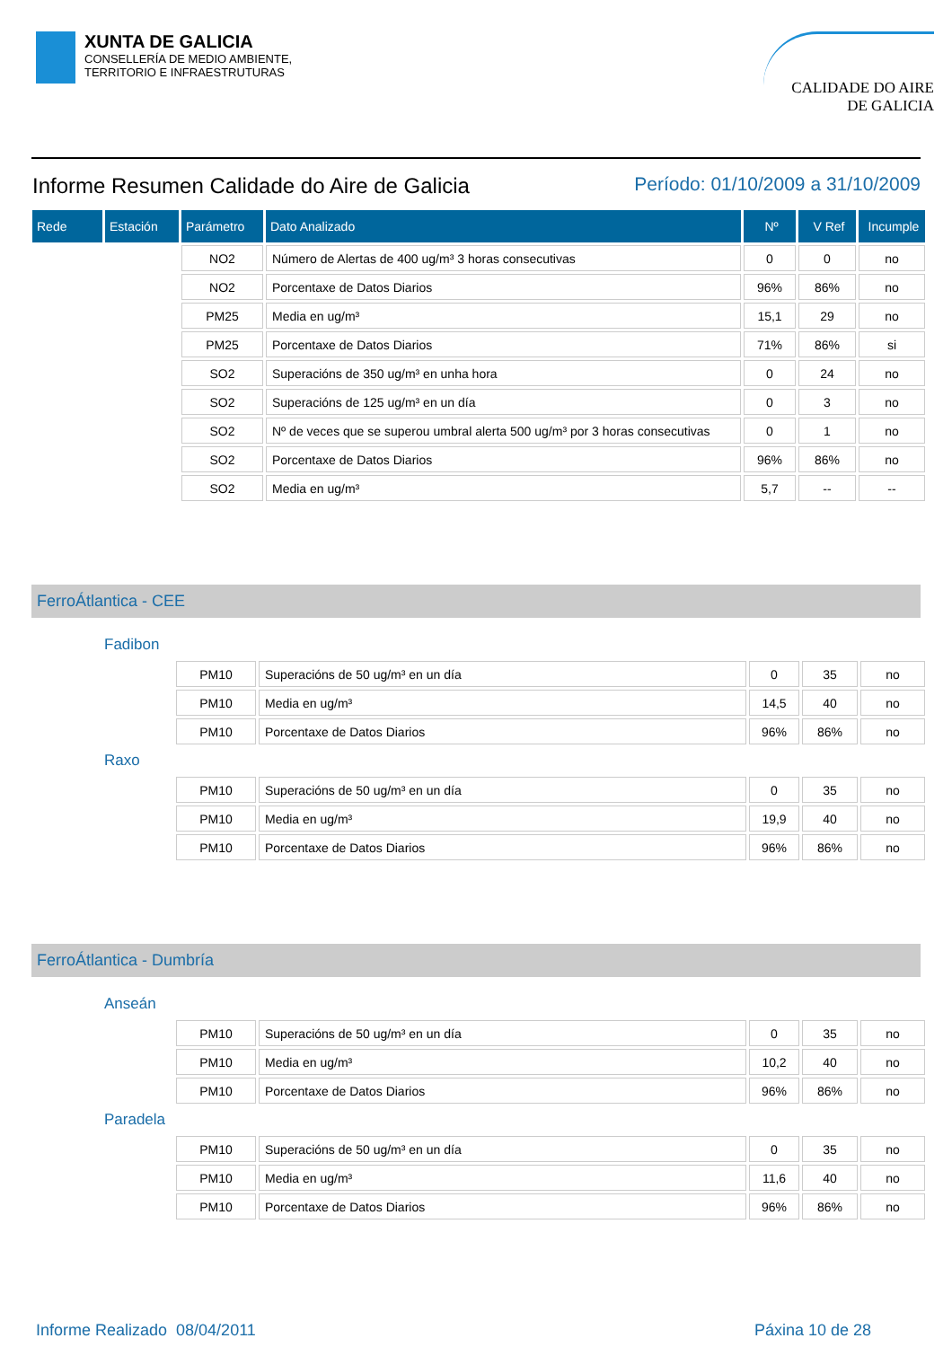XUNTA DE GALICIA
CONSELLERÍA DE MEDIO AMBIENTE,
TERRITORIO E INFRAESTRUTURAS
CALIDADE DO AIRE
DE GALICIA
Informe Resumen Calidade do Aire de Galicia
Período: 01/10/2009 a 31/10/2009
| Rede | Estación | Parámetro | Dato Analizado | Nº | V Ref | Incumple |
| --- | --- | --- | --- | --- | --- | --- |
| | | NO2 | Número de Alertas de 400 ug/m³ 3 horas consecutivas | 0 | 0 | no |
| | | NO2 | Porcentaxe de Datos Diarios | 96% | 86% | no |
| | | PM25 | Media en ug/m³ | 15,1 | 29 | no |
| | | PM25 | Porcentaxe de Datos Diarios | 71% | 86% | si |
| | | SO2 | Superacións de 350 ug/m³ en unha hora | 0 | 24 | no |
| | | SO2 | Superacións de 125 ug/m³ en un día | 0 | 3 | no |
| | | SO2 | Nº de veces que se superou umbral alerta 500 ug/m³ por 3 horas consecutivas | 0 | 1 | no |
| | | SO2 | Porcentaxe de Datos Diarios | 96% | 86% | no |
| | | SO2 | Media en ug/m³ | 5,7 | -- | -- |
FerroÁtlantica - CEE
Fadibon
| | PM10 | Superacións de 50 ug/m³ en un día | 0 | 35 | no |
| | PM10 | Media en ug/m³ | 14,5 | 40 | no |
| | PM10 | Porcentaxe de Datos Diarios | 96% | 86% | no |
Raxo
| | PM10 | Superacións de 50 ug/m³ en un día | 0 | 35 | no |
| | PM10 | Media en ug/m³ | 19,9 | 40 | no |
| | PM10 | Porcentaxe de Datos Diarios | 96% | 86% | no |
FerroÁtlantica - Dumbría
Anseán
| | PM10 | Superacións de 50 ug/m³ en un día | 0 | 35 | no |
| | PM10 | Media en ug/m³ | 10,2 | 40 | no |
| | PM10 | Porcentaxe de Datos Diarios | 96% | 86% | no |
Paradela
| | PM10 | Superacións de 50 ug/m³ en un día | 0 | 35 | no |
| | PM10 | Media en ug/m³ | 11,6 | 40 | no |
| | PM10 | Porcentaxe de Datos Diarios | 96% | 86% | no |
Informe Realizado 08/04/2011 Páxina 10 de 28